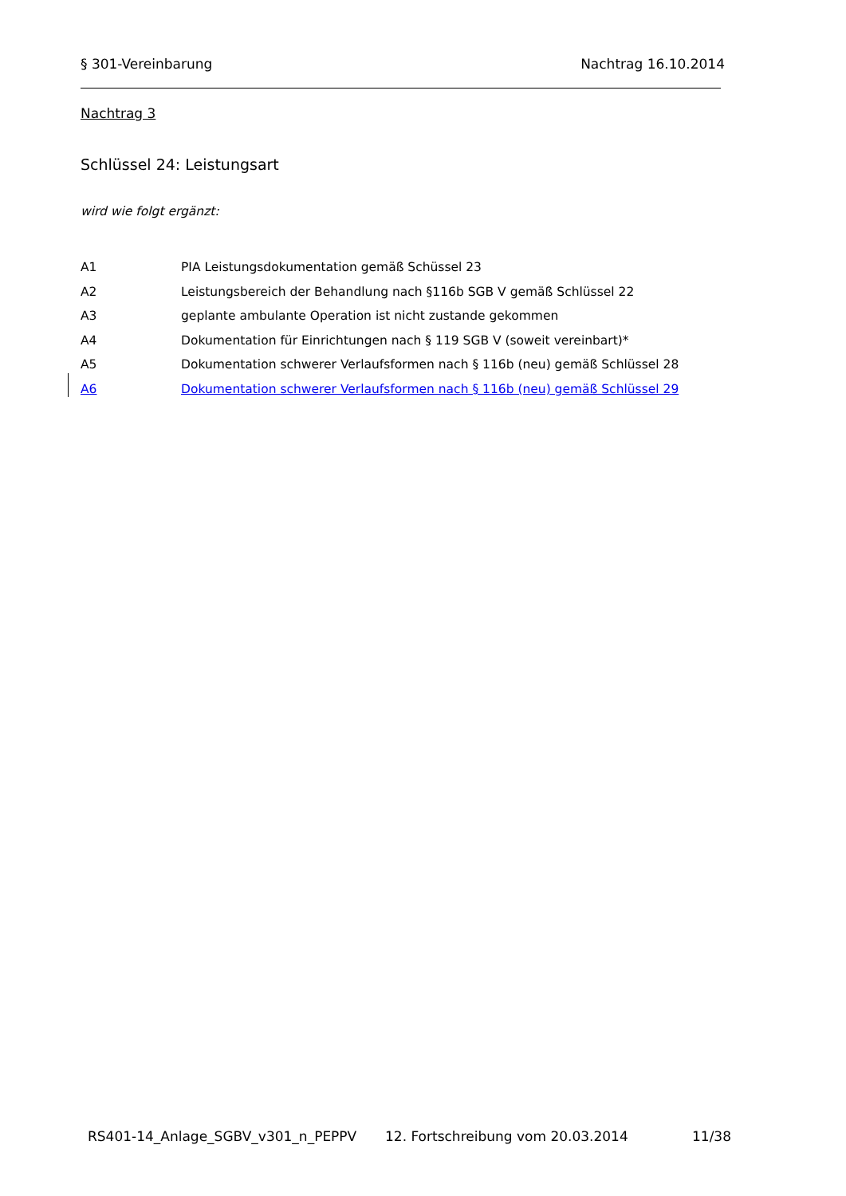§ 301-Vereinbarung Nachtrag 16.10.2014
Nachtrag 3
Schlüssel 24: Leistungsart
wird wie folgt ergänzt:
| A1 | PIA Leistungsdokumentation gemäß Schüssel 23 |
| A2 | Leistungsbereich der Behandlung nach §116b SGB V gemäß Schlüssel 22 |
| A3 | geplante ambulante Operation ist nicht zustande gekommen |
| A4 | Dokumentation für Einrichtungen nach § 119 SGB V (soweit vereinbart)* |
| A5 | Dokumentation schwerer Verlaufsformen nach § 116b (neu) gemäß Schlüssel 28 |
| A6 | Dokumentation schwerer Verlaufsformen nach § 116b (neu) gemäß Schlüssel 29 |
RS401-14_Anlage_SGBV_v301_n_PEPPV 12. Fortschreibung vom 20.03.2014 11/38